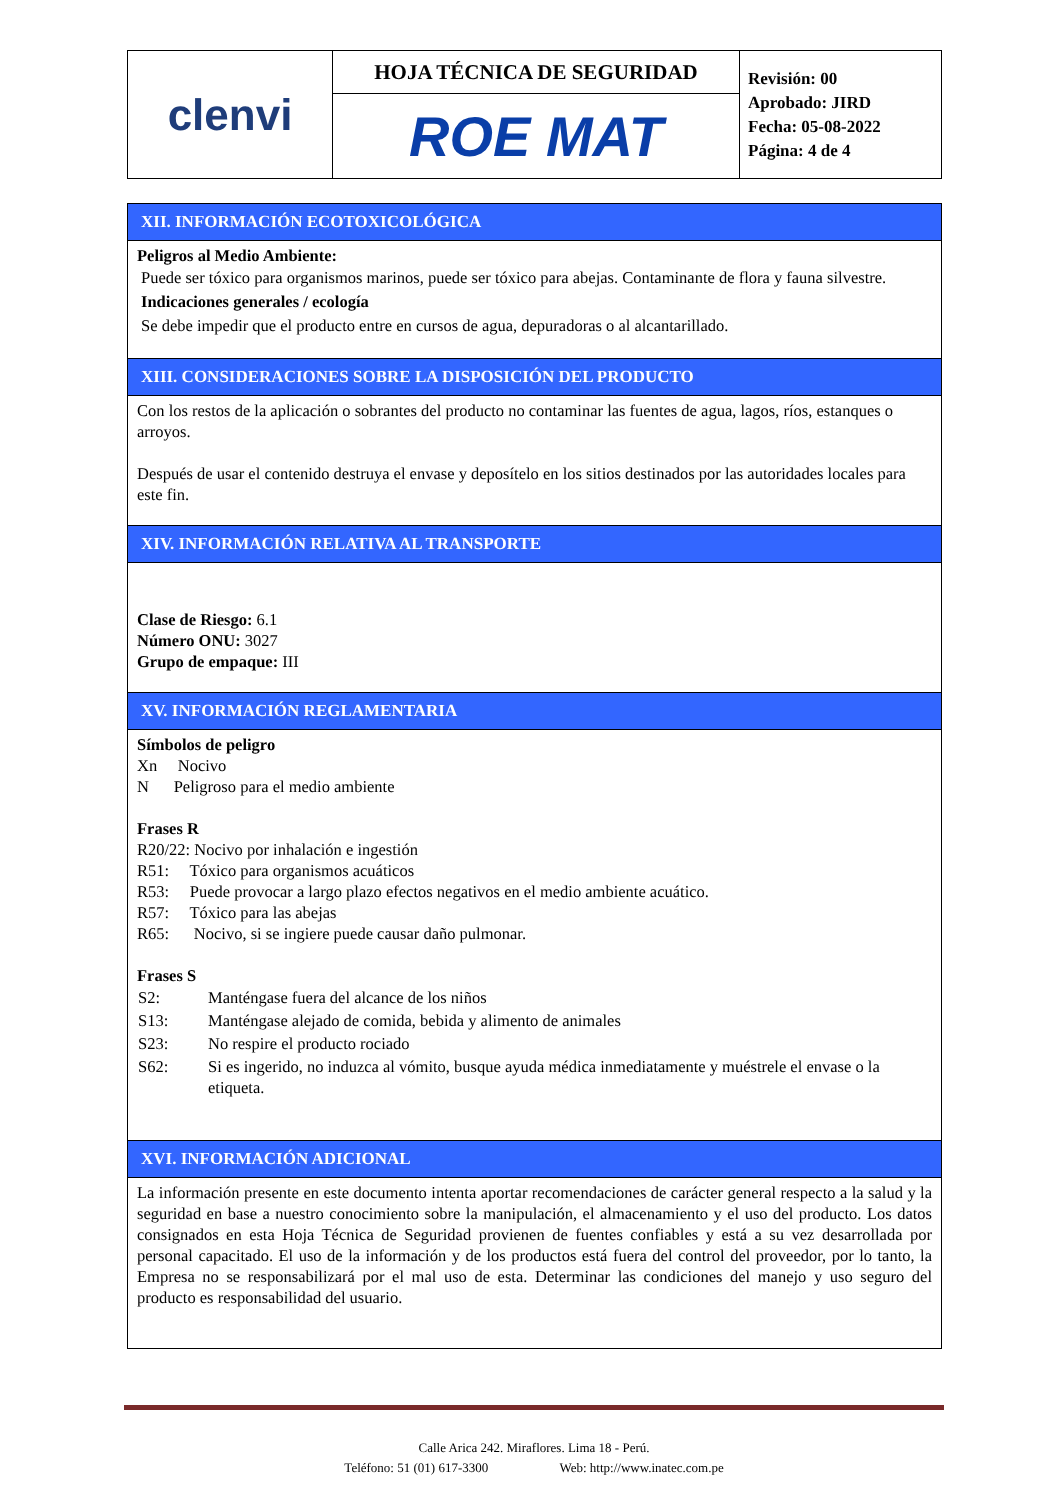| clenvi | HOJA TÉCNICA DE SEGURIDAD | Revisión: 00 Aprobado: JIRD Fecha: 05-08-2022 Página: 4 de 4 |
| | ROE MAT | |
XII. INFORMACIÓN ECOTOXICOLÓGICA
Peligros al Medio Ambiente:
Puede ser tóxico para organismos marinos, puede ser tóxico para abejas. Contaminante de flora y fauna silvestre.
Indicaciones generales / ecología
Se debe impedir que el producto entre en cursos de agua, depuradoras o al alcantarillado.
XIII. CONSIDERACIONES SOBRE LA DISPOSICIÓN DEL PRODUCTO
Con los restos de la aplicación o sobrantes del producto no contaminar las fuentes de agua, lagos, ríos, estanques o arroyos.
Después de usar el contenido destruya el envase y deposítelo en los sitios destinados por las autoridades locales para este fin.
XIV. INFORMACIÓN RELATIVA AL TRANSPORTE
Clase de Riesgo: 6.1
Número ONU: 3027
Grupo de empaque: III
XV. INFORMACIÓN REGLAMENTARIA
Símbolos de peligro
Xn Nocivo
N Peligroso para el medio ambiente
Frases R
R20/22: Nocivo por inhalación e ingestión
R51: Tóxico para organismos acuáticos
R53: Puede provocar a largo plazo efectos negativos en el medio ambiente acuático.
R57: Tóxico para las abejas
R65: Nocivo, si se ingiere puede causar daño pulmonar.
Frases S
| S2: | Manténgase fuera del alcance de los niños |
| S13: | Manténgase alejado de comida, bebida y alimento de animales |
| S23: | No respire el producto rociado |
| S62: | Si es ingerido, no induzca al vómito, busque ayuda médica inmediatamente y muéstrele el envase o la etiqueta. |
XVI. INFORMACIÓN ADICIONAL
La información presente en este documento intenta aportar recomendaciones de carácter general respecto a la salud y la seguridad en base a nuestro conocimiento sobre la manipulación, el almacenamiento y el uso del producto. Los datos consignados en esta Hoja Técnica de Seguridad provienen de fuentes confiables y está a su vez desarrollada por personal capacitado. El uso de la información y de los productos está fuera del control del proveedor, por lo tanto, la Empresa no se responsabilizará por el mal uso de esta. Determinar las condiciones del manejo y uso seguro del producto es responsabilidad del usuario.
Calle Arica 242. Miraflores. Lima 18 - Perú.
Teléfono: 51 (01) 617-3300 Web: http://www.inatec.com.pe